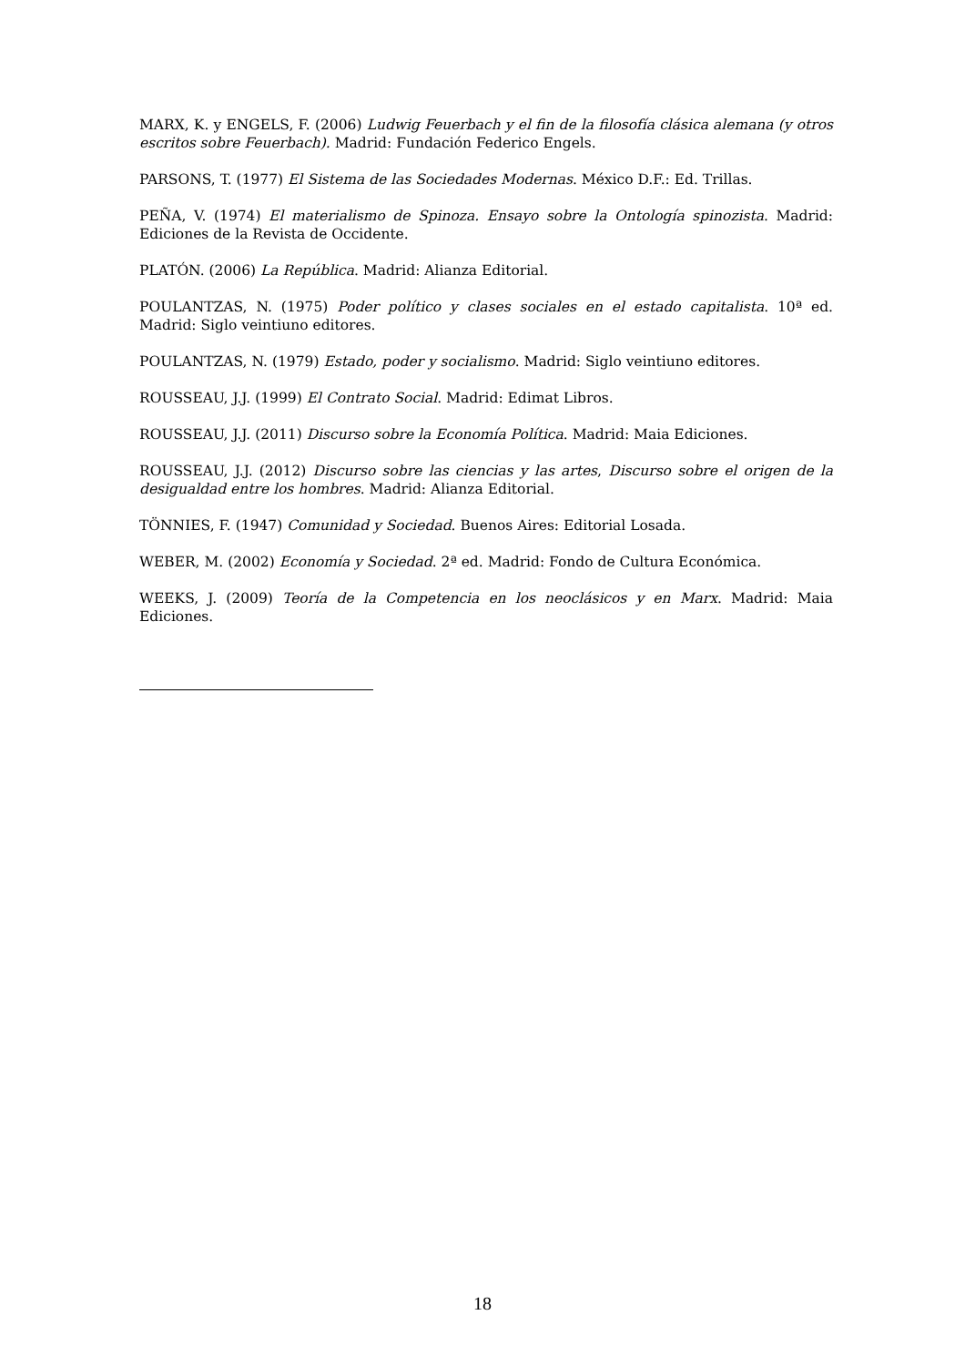MARX, K. y ENGELS, F. (2006) Ludwig Feuerbach y el fin de la filosofía clásica alemana (y otros escritos sobre Feuerbach). Madrid: Fundación Federico Engels.
PARSONS, T. (1977) El Sistema de las Sociedades Modernas. México D.F.: Ed. Trillas.
PEÑA, V. (1974) El materialismo de Spinoza. Ensayo sobre la Ontología spinozista. Madrid: Ediciones de la Revista de Occidente.
PLATÓN. (2006) La República. Madrid: Alianza Editorial.
POULANTZAS, N. (1975) Poder político y clases sociales en el estado capitalista. 10ª ed. Madrid: Siglo veintiuno editores.
POULANTZAS, N. (1979) Estado, poder y socialismo. Madrid: Siglo veintiuno editores.
ROUSSEAU, J.J. (1999) El Contrato Social. Madrid: Edimat Libros.
ROUSSEAU, J.J. (2011) Discurso sobre la Economía Política. Madrid: Maia Ediciones.
ROUSSEAU, J.J. (2012) Discurso sobre las ciencias y las artes, Discurso sobre el origen de la desigualdad entre los hombres. Madrid: Alianza Editorial.
TÖNNIES, F. (1947) Comunidad y Sociedad. Buenos Aires: Editorial Losada.
WEBER, M. (2002) Economía y Sociedad. 2ª ed. Madrid: Fondo de Cultura Económica.
WEEKS, J. (2009) Teoría de la Competencia en los neoclásicos y en Marx. Madrid: Maia Ediciones.
18